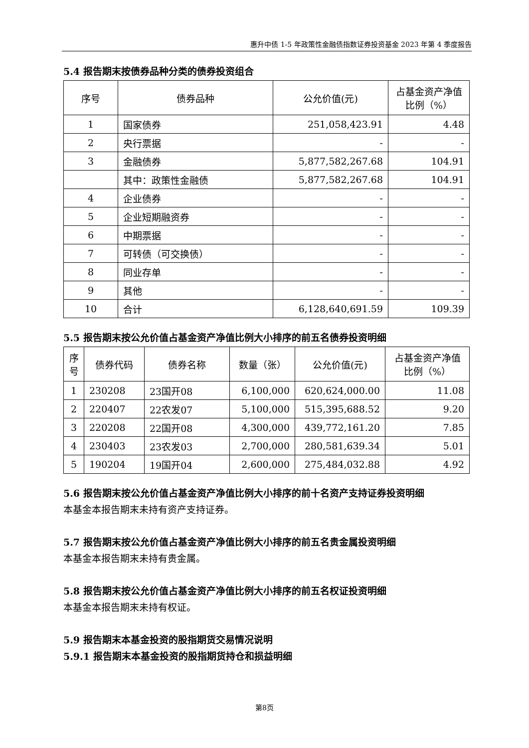惠升中债 1-5 年政策性金融债指数证券投资基金 2023 年第 4 季度报告
5.4 报告期末按债券品种分类的债券投资组合
| 序号 | 债券品种 | 公允价值(元) | 占基金资产净值比例（%） |
| --- | --- | --- | --- |
| 1 | 国家债券 | 251,058,423.91 | 4.48 |
| 2 | 央行票据 | - | - |
| 3 | 金融债券 | 5,877,582,267.68 | 104.91 |
| | 其中：政策性金融债 | 5,877,582,267.68 | 104.91 |
| 4 | 企业债券 | - | - |
| 5 | 企业短期融资券 | - | - |
| 6 | 中期票据 | - | - |
| 7 | 可转债（可交换债） | - | - |
| 8 | 同业存单 | - | - |
| 9 | 其他 | - | - |
| 10 | 合计 | 6,128,640,691.59 | 109.39 |
5.5 报告期末按公允价值占基金资产净值比例大小排序的前五名债券投资明细
| 序号 | 债券代码 | 债券名称 | 数量（张） | 公允价值(元) | 占基金资产净值比例（%） |
| --- | --- | --- | --- | --- | --- |
| 1 | 230208 | 23国开08 | 6,100,000 | 620,624,000.00 | 11.08 |
| 2 | 220407 | 22农发07 | 5,100,000 | 515,395,688.52 | 9.20 |
| 3 | 220208 | 22国开08 | 4,300,000 | 439,772,161.20 | 7.85 |
| 4 | 230403 | 23农发03 | 2,700,000 | 280,581,639.34 | 5.01 |
| 5 | 190204 | 19国开04 | 2,600,000 | 275,484,032.88 | 4.92 |
5.6 报告期末按公允价值占基金资产净值比例大小排序的前十名资产支持证券投资明细
本基金本报告期末未持有资产支持证券。
5.7 报告期末按公允价值占基金资产净值比例大小排序的前五名贵金属投资明细
本基金本报告期末未持有贵金属。
5.8 报告期末按公允价值占基金资产净值比例大小排序的前五名权证投资明细
本基金本报告期末未持有权证。
5.9 报告期末本基金投资的股指期货交易情况说明
5.9.1 报告期末本基金投资的股指期货持仓和损益明细
第8页